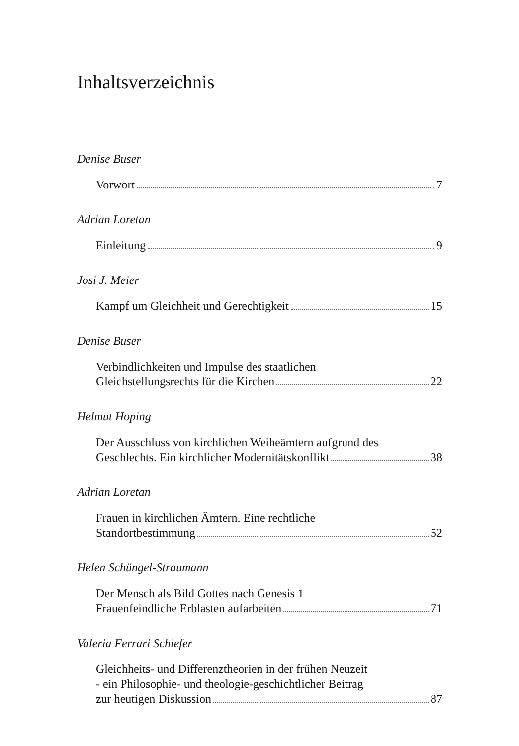Inhaltsverzeichnis
Denise Buser
Vorwort 7
Adrian Loretan
Einleitung 9
Josi J. Meier
Kampf um Gleichheit und Gerechtigkeit 15
Denise Buser
Verbindlichkeiten und Impulse des staatlichen
Gleichstellungsrechts für die Kirchen 22
Helmut Hoping
Der Ausschluss von kirchlichen Weiheämtern aufgrund des
Geschlechts. Ein kirchlicher Modernitätskonflikt 38
Adrian Loretan
Frauen in kirchlichen Ämtern. Eine rechtliche
Standortbestimmung 52
Helen Schüngel-Straumann
Der Mensch als Bild Gottes nach Genesis 1
Frauenfeindliche Erblasten aufarbeiten 71
Valeria Ferrari Schiefer
Gleichheits- und Differenztheorien in der frühen Neuzeit
- ein Philosophie- und theologie-geschichtlicher Beitrag
zur heutigen Diskussion 87